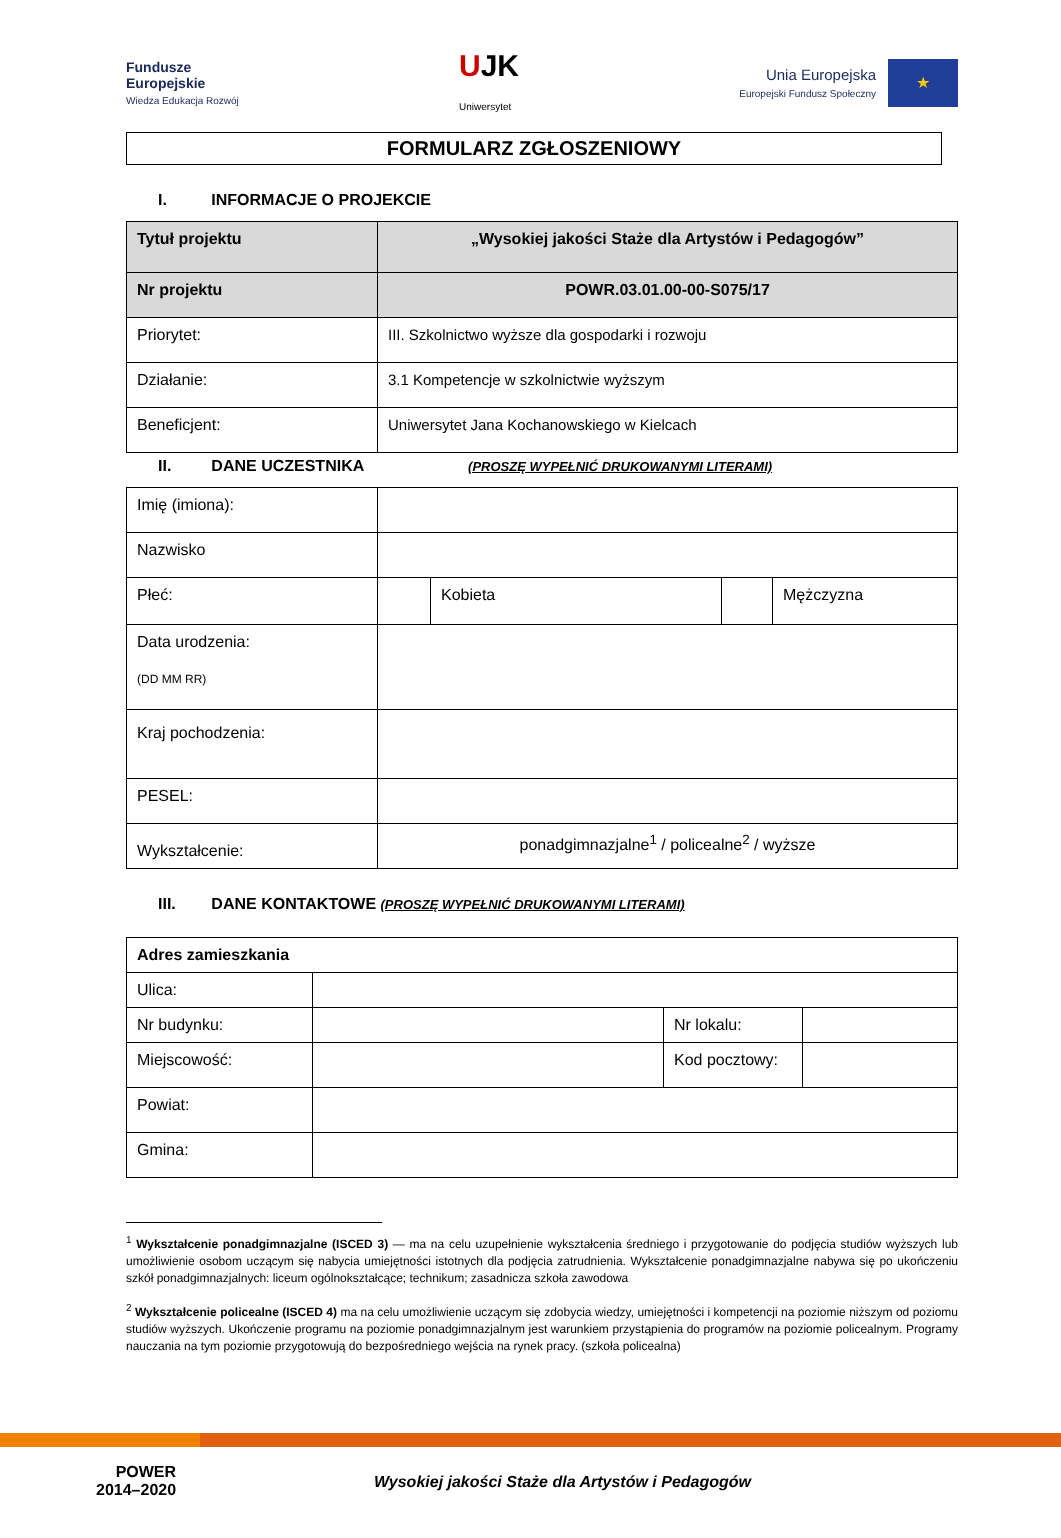Fundusze
Europejskie
Wiedza Edukacja Rozwój
UJK
Uniwersytet
Unia Europejska
Europejski Fundusz Społeczny
★
FORMULARZ ZGŁOSZENIOWY
I. INFORMACJE O PROJEKCIE
| Tytuł projektu | „Wysokiej jakości Staże dla Artystów i Pedagogów” |
| Nr projektu | POWR.03.01.00-00-S075/17 |
| Priorytet: | III. Szkolnictwo wyższe dla gospodarki i rozwoju |
| Działanie: | 3.1 Kompetencje w szkolnictwie wyższym |
| Beneficjent: | Uniwersytet Jana Kochanowskiego w Kielcach |
II. DANE UCZESTNIKA (PROSZĘ WYPEŁNIĆ DRUKOWANYMI LITERAMI)
| Imię (imiona): | | | | |
| Nazwisko | | | | |
| Płeć: | | Kobieta | | Mężczyzna |
| Data urodzenia: (DD MM RR) | | | | |
| Kraj pochodzenia: | | | | |
| PESEL: | | | | |
| Wykształcenie: | ponadgimnazjalne<sup>1</sup> / policealne<sup>2</sup> / wyższe | | | |
III. DANE KONTAKTOWE (PROSZĘ WYPEŁNIĆ DRUKOWANYMI LITERAMI)
| Adres zamieszkania | | | |
| Ulica: | | | |
| Nr budynku: | | Nr lokalu: | |
| Miejscowość: | | Kod pocztowy: | |
| Powiat: | | | |
| Gmina: | | | |
<sup>1</sup> Wykształcenie ponadgimnazjalne (ISCED 3) — ma na celu uzupełnienie wykształcenia średniego i przygotowanie do podjęcia studiów wyższych lub umożliwienie osobom uczącym się nabycia umiejętności istotnych dla podjęcia zatrudnienia. Wykształcenie ponadgimnazjalne nabywa się po ukończeniu szkół ponadgimnazjalnych: liceum ogólnokształcące; technikum; zasadnicza szkoła zawodowa
<sup>2</sup> Wykształcenie policealne (ISCED 4) ma na celu umożliwienie uczącym się zdobycia wiedzy, umiejętności i kompetencji na poziomie niższym od poziomu studiów wyższych. Ukończenie programu na poziomie ponadgimnazjalnym jest warunkiem przystąpienia do programów na poziomie policealnym. Programy nauczania na tym poziomie przygotowują do bezpośredniego wejścia na rynek pracy. (szkoła policealna)
POWER
2014–2020
Wysokiej jakości Staże dla Artystów i Pedagogów